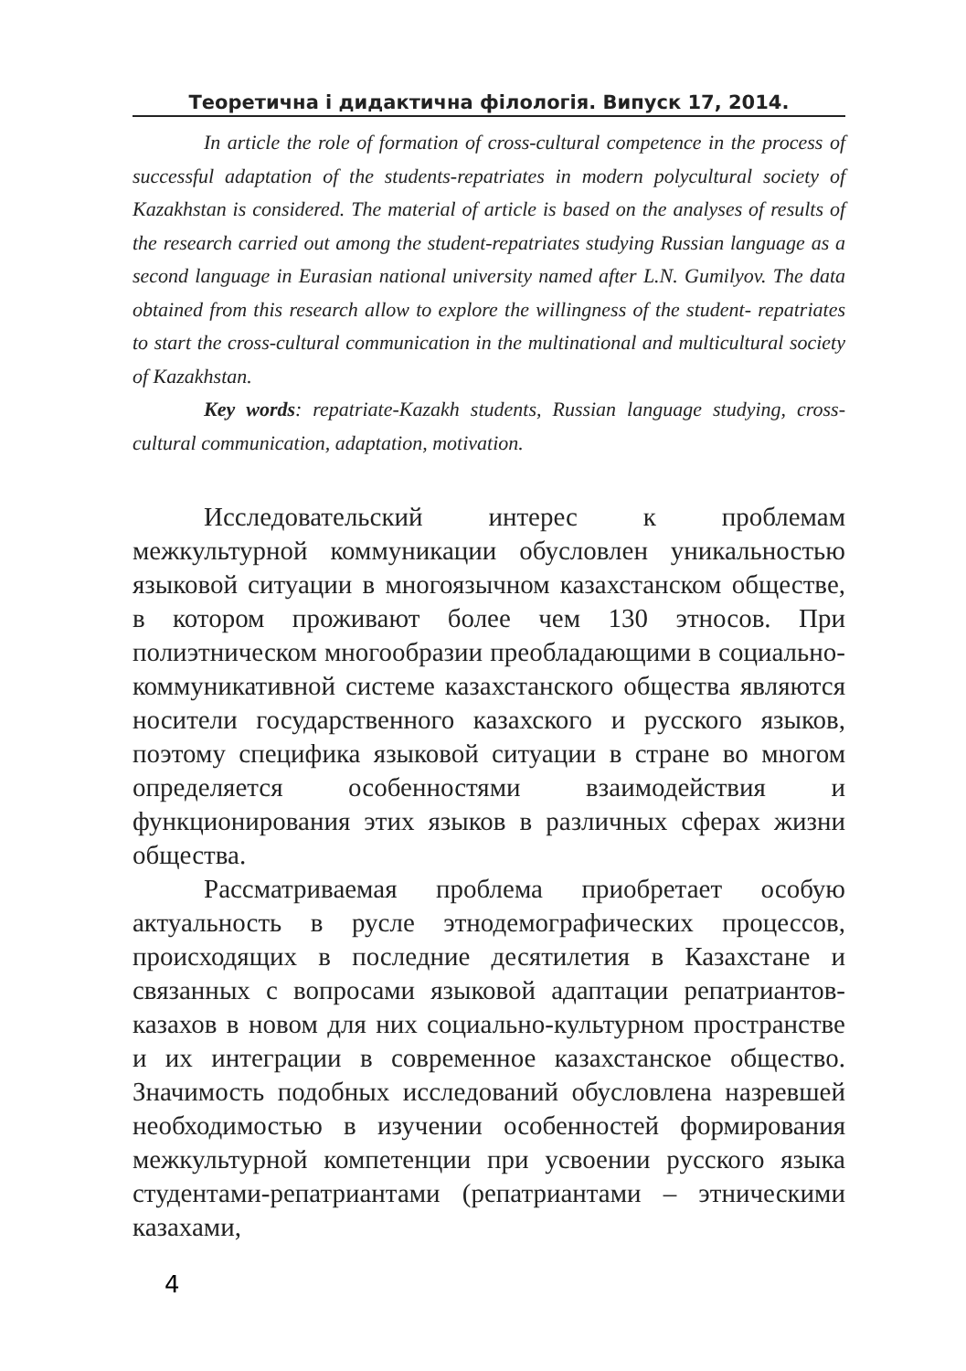Теоретична і дидактична філологія. Випуск 17, 2014.
In article the role of formation of cross-cultural competence in the process of successful adaptation of the students-repatriates in modern polycultural society of Kazakhstan is considered. The material of article is based on the analyses of results of the research carried out among the student-repatriates studying Russian language as a second language in Eurasian national university named after L.N. Gumilyov. The data obtained from this research allow to explore the willingness of the student- repatriates to start the cross-cultural communication in the multinational and multicultural society of Kazakhstan.
Key words: repatriate-Kazakh students, Russian language studying, cross-cultural communication, adaptation, motivation.
Исследовательский интерес к проблемам межкультурной коммуникации обусловлен уникальностью языковой ситуации в многоязычном казахстанском обществе, в котором проживают более чем 130 этносов. При полиэтническом многообразии преобладающими в социально-коммуникативной системе казахстанского общества являются носители государственного казахского и русского языков, поэтому специфика языковой ситуации в стране во многом определяется особенностями взаимодействия и функционирования этих языков в различных сферах жизни общества.
Рассматриваемая проблема приобретает особую актуальность в русле этнодемографических процессов, происходящих в последние десятилетия в Казахстане и связанных с вопросами языковой адаптации репатриантов-казахов в новом для них социально-культурном пространстве и их интеграции в современное казахстанское общество. Значимость подобных исследований обусловлена назревшей необходимостью в изучении особенностей формирования межкультурной компетенции при усвоении русского языка студентами-репатриантами (репатриантами – этническими казахами,
4